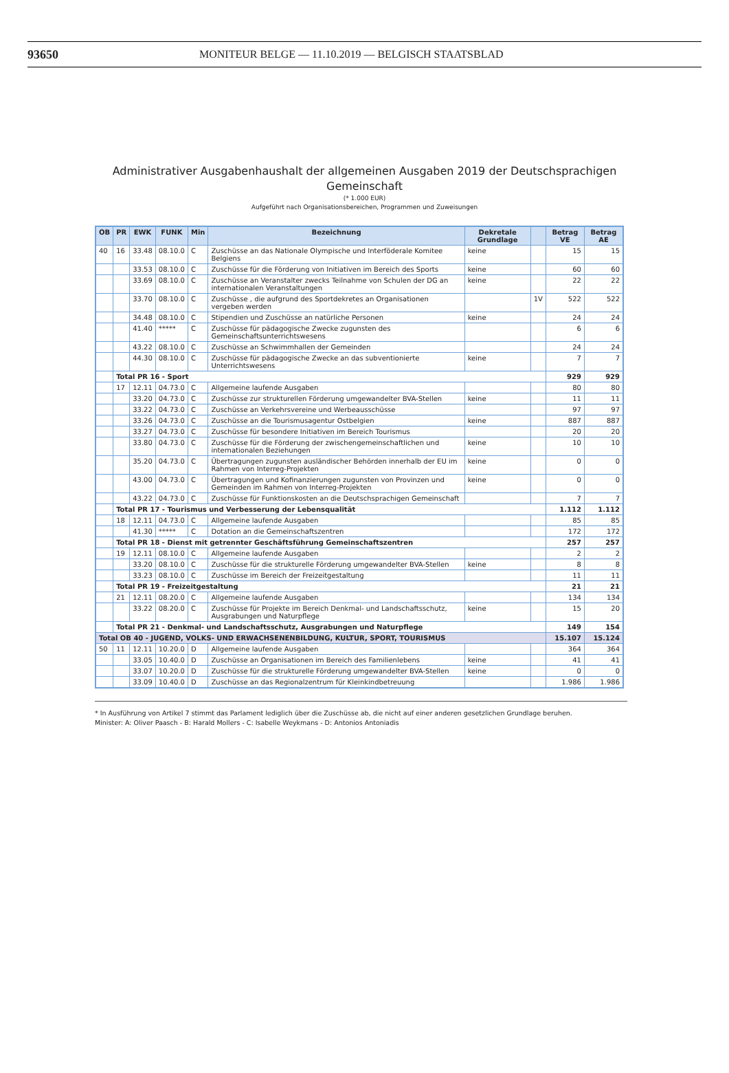93650 MONITEUR BELGE — 11.10.2019 — BELGISCH STAATSBLAD
Administrativer Ausgabenhaushalt der allgemeinen Ausgaben 2019 der Deutschsprachigen Gemeinschaft
(* 1.000 EUR)
Aufgeführt nach Organisationsbereichen, Programmen und Zuweisungen
| OB | PR | EWK | FUNK | Min | Bezeichnung | Dekretale Grundlage | | Betrag VE | Betrag AE |
| --- | --- | --- | --- | --- | --- | --- | --- | --- | --- |
| 40 | 16 | 33.48 | 08.10.0 | C | Zuschüsse an das Nationale Olympische und Interföderale Komitee Belgiens | keine | | 15 | 15 |
| | | 33.53 | 08.10.0 | C | Zuschüsse für die Förderung von Initiativen im Bereich des Sports | keine | | 60 | 60 |
| | | 33.69 | 08.10.0 | C | Zuschüsse an Veranstalter zwecks Teilnahme von Schulen der DG an internationalen Veranstaltungen | keine | | 22 | 22 |
| | | 33.70 | 08.10.0 | C | Zuschüsse , die aufgrund des Sportdekretes an Organisationen vergeben werden | | 1V | 522 | 522 |
| | | 34.48 | 08.10.0 | C | Stipendien und Zuschüsse an natürliche Personen | keine | | 24 | 24 |
| | | 41.40 | ***** | C | Zuschüsse für pädagogische Zwecke zugunsten des Gemeinschaftsunterrichtswesens | | | 6 | 6 |
| | | 43.22 | 08.10.0 | C | Zuschüsse an Schwimmhallen der Gemeinden | | | 24 | 24 |
| | | 44.30 | 08.10.0 | C | Zuschüsse für pädagogische Zwecke an das subventionierte Unterrichtswesens | keine | | 7 | 7 |
| | Total PR 16 - Sport | | | | | | | 929 | 929 |
| | 17 | 12.11 | 04.73.0 | C | Allgemeine laufende Ausgaben | | | 80 | 80 |
| | | 33.20 | 04.73.0 | C | Zuschüsse zur strukturellen Förderung umgewandelter BVA-Stellen | keine | | 11 | 11 |
| | | 33.22 | 04.73.0 | C | Zuschüsse an Verkehrsvereine und Werbeausschüsse | | | 97 | 97 |
| | | 33.26 | 04.73.0 | C | Zuschüsse an die Tourismusagentur Ostbelgien | keine | | 887 | 887 |
| | | 33.27 | 04.73.0 | C | Zuschüsse für besondere Initiativen im Bereich Tourismus | | | 20 | 20 |
| | | 33.80 | 04.73.0 | C | Zuschüsse für die Förderung der zwischengemeinschaftlichen und internationalen Beziehungen | keine | | 10 | 10 |
| | | 35.20 | 04.73.0 | C | Übertragungen zugunsten ausländischer Behörden innerhalb der EU im Rahmen von Interreg-Projekten | keine | | 0 | 0 |
| | | 43.00 | 04.73.0 | C | Übertragungen und Kofinanzierungen zugunsten von Provinzen und Gemeinden im Rahmen von Interreg-Projekten | keine | | 0 | 0 |
| | | 43.22 | 04.73.0 | C | Zuschüsse für Funktionskosten an die Deutschsprachigen Gemeinschaft | | | 7 | 7 |
| | Total PR 17 - Tourismus und Verbesserung der Lebensqualität | | | | | | | 1.112 | 1.112 |
| | 18 | 12.11 | 04.73.0 | C | Allgemeine laufende Ausgaben | | | 85 | 85 |
| | | 41.30 | ***** | C | Dotation an die Gemeinschaftszentren | | | 172 | 172 |
| | Total PR 18 - Dienst mit getrennter Geschäftsführung Gemeinschaftszentren | | | | | | | 257 | 257 |
| | 19 | 12.11 | 08.10.0 | C | Allgemeine laufende Ausgaben | | | 2 | 2 |
| | | 33.20 | 08.10.0 | C | Zuschüsse für die strukturelle Förderung umgewandelter BVA-Stellen | keine | | 8 | 8 |
| | | 33.23 | 08.10.0 | C | Zuschüsse im Bereich der Freizeitgestaltung | | | 11 | 11 |
| | Total PR 19 - Freizeitgestaltung | | | | | | | 21 | 21 |
| | 21 | 12.11 | 08.20.0 | C | Allgemeine laufende Ausgaben | | | 134 | 134 |
| | | 33.22 | 08.20.0 | C | Zuschüsse für Projekte im Bereich Denkmal- und Landschaftsschutz, Ausgrabungen und Naturpflege | keine | | 15 | 20 |
| | Total PR 21 - Denkmal- und Landschaftsschutz, Ausgrabungen und Naturpflege | | | | | | | 149 | 154 |
| Total OB 40 - JUGEND, VOLKS- UND ERWACHSENENBILDUNG, KULTUR, SPORT, TOURISMUS | | | | | | | | 15.107 | 15.124 |
| 50 | 11 | 12.11 | 10.20.0 | D | Allgemeine laufende Ausgaben | | | 364 | 364 |
| | | 33.05 | 10.40.0 | D | Zuschüsse an Organisationen im Bereich des Familienlebens | keine | | 41 | 41 |
| | | 33.07 | 10.20.0 | D | Zuschüsse für die strukturelle Förderung umgewandelter BVA-Stellen | keine | | 0 | 0 |
| | | 33.09 | 10.40.0 | D | Zuschüsse an das Regionalzentrum für Kleinkindbetreuung | | | 1.986 | 1.986 |
* In Ausführung von Artikel 7 stimmt das Parlament lediglich über die Zuschüsse ab, die nicht auf einer anderen gesetzlichen Grundlage beruhen.
Minister: A: Oliver Paasch - B: Harald Mollers - C: Isabelle Weykmans - D: Antonios Antoniadis